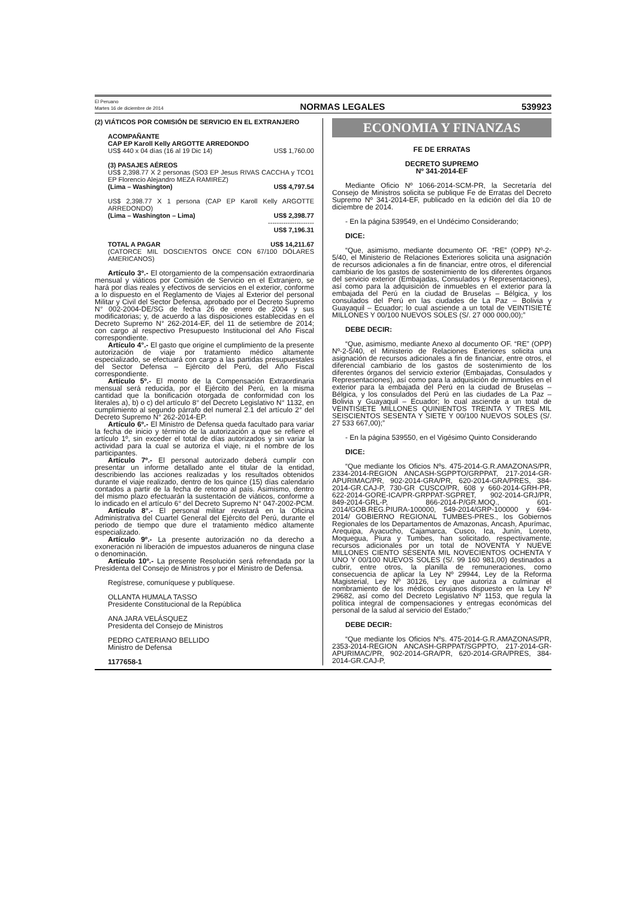El Peruano
Martes 16 de diciembre de 2014
NORMAS LEGALES
539923
(2) VIÁTICOS POR COMISIÓN DE SERVICIO EN EL EXTRANJERO
ACOMPAÑANTE
CAP EP Karoll Kelly ARGOTTE ARREDONDO
| US$ 440 x 04 días (16 al 19 Dic 14) | US$ 1,760.00 |
(3) PASAJES AÉREOS
US$ 2,398.77 X 2 personas (SO3 EP Jesus RIVAS CACCHA y TCO1 EP Florencio Alejandro MEZA RAMIREZ)
| (Lima – Washington) | US$ 4,797.54 |
US$ 2,398.77 X 1 persona (CAP EP Karoll Kelly ARGOTTE ARREDONDO)
| (Lima – Washington – Lima) | US$ 2,398.77 |
| | --------------------- |
| | US$ 7,196.31 |
| TOTAL A PAGAR | US$ 14,211.67 |
(CATORCE MIL DOSCIENTOS ONCE CON 67/100 DÓLARES AMERICANOS)
Artículo 3º.- El otorgamiento de la compensación extraordinaria mensual y viáticos por Comisión de Servicio en el Extranjero, se hará por días reales y efectivos de servicios en el exterior, conforme a lo dispuesto en el Reglamento de Viajes al Exterior del personal Militar y Civil del Sector Defensa, aprobado por el Decreto Supremo N° 002-2004-DE/SG de fecha 26 de enero de 2004 y sus modificatorias; y, de acuerdo a las disposiciones establecidas en el Decreto Supremo N° 262-2014-EF, del 11 de setiembre de 2014; con cargo al respectivo Presupuesto Institucional del Año Fiscal correspondiente.
Artículo 4°.- El gasto que origine el cumplimiento de la presente autorización de viaje por tratamiento médico altamente especializado, se efectuará con cargo a las partidas presupuestales del Sector Defensa – Ejército del Perú, del Año Fiscal correspondiente.
Artículo 5º.- El monto de la Compensación Extraordinaria mensual será reducida, por el Ejército del Perú, en la misma cantidad que la bonificación otorgada de conformidad con los literales a), b) o c) del artículo 8° del Decreto Legislativo N° 1132, en cumplimiento al segundo párrafo del numeral 2.1 del artículo 2° del Decreto Supremo N° 262-2014-EP.
Artículo 6º.- El Ministro de Defensa queda facultado para variar la fecha de inicio y término de la autorización a que se refiere el artículo 1º, sin exceder el total de días autorizados y sin variar la actividad para la cual se autoriza el viaje, ni el nombre de los participantes.
Artículo 7º.- El personal autorizado deberá cumplir con presentar un informe detallado ante el titular de la entidad, describiendo las acciones realizadas y los resultados obtenidos durante el viaje realizado, dentro de los quince (15) días calendario contados a partir de la fecha de retorno al país. Asimismo, dentro del mismo plazo efectuarán la sustentación de viáticos, conforme a lo indicado en el artículo 6° del Decreto Supremo N° 047-2002-PCM.
Artículo 8°.- El personal militar revistará en la Oficina Administrativa del Cuartel General del Ejército del Perú, durante el periodo de tiempo que dure el tratamiento médico altamente especializado.
Artículo 9º.- La presente autorización no da derecho a exoneración ni liberación de impuestos aduaneros de ninguna clase o denominación.
Artículo 10º.- La presente Resolución será refrendada por la Presidenta del Consejo de Ministros y por el Ministro de Defensa.
Regístrese, comuníquese y publíquese.
OLLANTA HUMALA TASSO
Presidente Constitucional de la República
ANA JARA VELÁSQUEZ
Presidenta del Consejo de Ministros
PEDRO CATERIANO BELLIDO
Ministro de Defensa
1177658-1
ECONOMIA Y FINANZAS
FE DE ERRATAS
DECRETO SUPREMO
Nº 341-2014-EF
Mediante Oficio Nº 1066-2014-SCM-PR, la Secretaría del Consejo de Ministros solicita se publique Fe de Erratas del Decreto Supremo Nº 341-2014-EF, publicado en la edición del día 10 de diciembre de 2014.
- En la página 539549, en el Undécimo Considerando;
DICE:
“Que, asimismo, mediante documento OF. “RE” (OPP) Nº-2-5/40, el Ministerio de Relaciones Exteriores solicita una asignación de recursos adicionales a fin de financiar, entre otros, el diferencial cambiario de los gastos de sostenimiento de los diferentes órganos del servicio exterior (Embajadas, Consulados y Representaciones), así como para la adquisición de inmuebles en el exterior para la embajada del Perú en la ciudad de Bruselas – Bélgica, y los consulados del Perú en las ciudades de La Paz – Bolivia y Guayaquil – Ecuador; lo cual asciende a un total de VEINTISIETE MILLONES Y 00/100 NUEVOS SOLES (S/. 27 000 000,00);”
DEBE DECIR:
“Que, asimismo, mediante Anexo al documento OF. “RE” (OPP) Nº-2-5/40, el Ministerio de Relaciones Exteriores solicita una asignación de recursos adicionales a fin de financiar, entre otros, el diferencial cambiario de los gastos de sostenimiento de los diferentes órganos del servicio exterior (Embajadas, Consulados y Representaciones), así como para la adquisición de inmuebles en el exterior para la embajada del Perú en la ciudad de Bruselas – Bélgica, y los consulados del Perú en las ciudades de La Paz – Bolivia y Guayaquil – Ecuador; lo cual asciende a un total de VEINTISIETE MILLONES QUINIENTOS TREINTA Y TRES MIL SEISCIENTOS SESENTA Y SIETE Y 00/100 NUEVOS SOLES (S/. 27 533 667,00);”
- En la página 539550, en el Vigésimo Quinto Considerando
DICE:
“Que mediante los Oficios Nºs. 475-2014-G.R.AMAZONAS/PR, 2334-2014-REGION ANCASH-SGPPTO/GRPPAT, 217-2014-GR-APURIMAC/PR, 902-2014-GRA/PR, 620-2014-GRA/PRES, 384-2014-GR.CAJ-P, 730-GR CUSCO/PR, 608 y 660-2014-GRH-PR, 622-2014-GORE-ICA/PR-GRPPAT-SGPRET, 902-2014-GRJ/PR, 849-2014-GRL-P, 866-2014-P/GR.MOQ., 601-2014/GOB.REG.PIURA-100000, 549-2014/GRP-100000 y 694-2014/ GOBIERNO REGIONAL TUMBES-PRES., los Gobiernos Regionales de los Departamentos de Amazonas, Ancash, Apurímac, Arequipa, Ayacucho, Cajamarca, Cusco, Ica, Junín, Loreto, Moquegua, Piura y Tumbes, han solicitado, respectivamente, recursos adicionales por un total de NOVENTA Y NUEVE MILLONES CIENTO SESENTA MIL NOVECIENTOS OCHENTA Y UNO Y 00/100 NUEVOS SOLES (S/. 99 160 981,00) destinados a cubrir, entre otros, la planilla de remuneraciones, como consecuencia de aplicar la Ley Nº 29944, Ley de la Reforma Magisterial, Ley Nº 30126, Ley que autoriza a culminar el nombramiento de los médicos cirujanos dispuesto en la Ley Nº 29682, así como del Decreto Legislativo Nº 1153, que regula la política integral de compensaciones y entregas económicas del personal de la salud al servicio del Estado;”
DEBE DECIR:
“Que mediante los Oficios Nºs. 475-2014-G.R.AMAZONAS/PR, 2353-2014-REGION ANCASH-GRPPAT/SGPPTO, 217-2014-GR-APURIMAC/PR, 902-2014-GRA/PR, 620-2014-GRA/PRES, 384-2014-GR.CAJ-P,